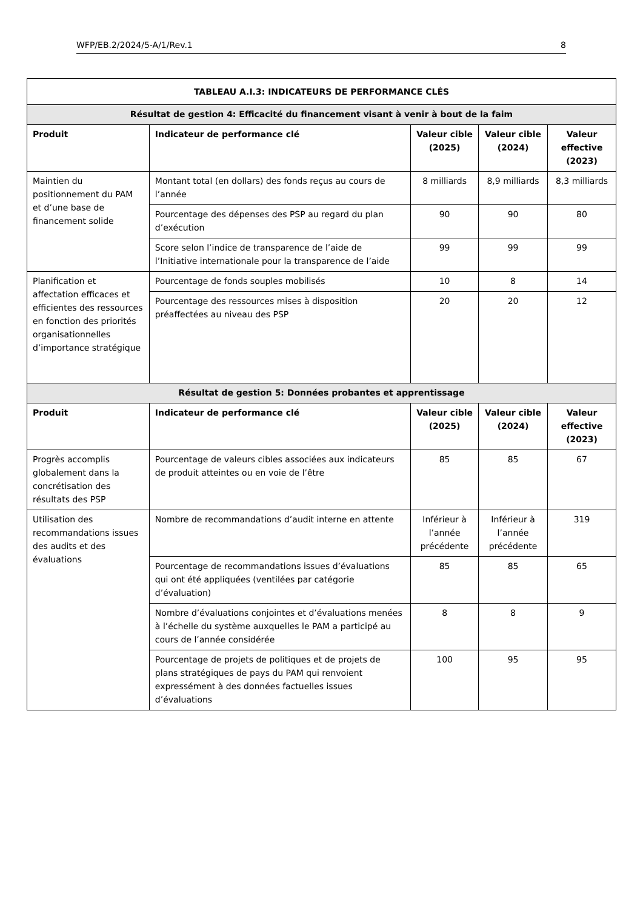WFP/EB.2/2024/5-A/1/Rev.1 8
| TABLEAU A.I.3: INDICATEURS DE PERFORMANCE CLÉS | | | | |
| --- | --- | --- | --- | --- |
| Résultat de gestion 4: Efficacité du financement visant à venir à bout de la faim | | | | |
| Produit | Indicateur de performance clé | Valeur cible (2025) | Valeur cible (2024) | Valeur effective (2023) |
| Maintien du positionnement du PAM et d’une base de financement solide | Montant total (en dollars) des fonds reçus au cours de l’année | 8 milliards | 8,9 milliards | 8,3 milliards |
| | Pourcentage des dépenses des PSP au regard du plan d’exécution | 90 | 90 | 80 |
| | Score selon l’indice de transparence de l’aide de l’Initiative internationale pour la transparence de l’aide | 99 | 99 | 99 |
| Planification et affectation efficaces et efficientes des ressources en fonction des priorités organisationnelles d’importance stratégique | Pourcentage de fonds souples mobilisés | 10 | 8 | 14 |
| | Pourcentage des ressources mises à disposition préaffectées au niveau des PSP | 20 | 20 | 12 |
| Résultat de gestion 5: Données probantes et apprentissage | | | | |
| Produit | Indicateur de performance clé | Valeur cible (2025) | Valeur cible (2024) | Valeur effective (2023) |
| Progrès accomplis globalement dans la concrétisation des résultats des PSP | Pourcentage de valeurs cibles associées aux indicateurs de produit atteintes ou en voie de l’être | 85 | 85 | 67 |
| Utilisation des recommandations issues des audits et des évaluations | Nombre de recommandations d’audit interne en attente | Inférieur à l’année précédente | Inférieur à l’année précédente | 319 |
| | Pourcentage de recommandations issues d’évaluations qui ont été appliquées (ventilées par catégorie d’évaluation) | 85 | 85 | 65 |
| | Nombre d’évaluations conjointes et d’évaluations menées à l’échelle du système auxquelles le PAM a participé au cours de l’année considérée | 8 | 8 | 9 |
| | Pourcentage de projets de politiques et de projets de plans stratégiques de pays du PAM qui renvoient expressément à des données factuelles issues d’évaluations | 100 | 95 | 95 |